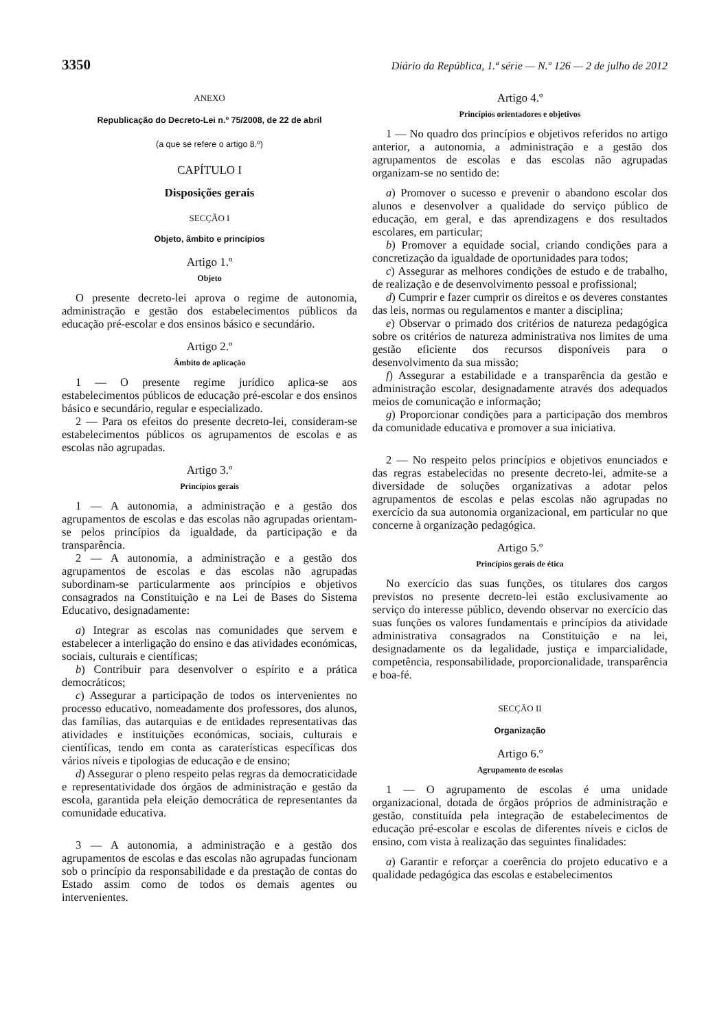3350 Diário da República, 1.ª série — N.º 126 — 2 de julho de 2012
ANEXO
Republicação do Decreto-Lei n.º 75/2008, de 22 de abril
(a que se refere o artigo 8.º)
CAPÍTULO I
Disposições gerais
SECÇÃO I
Objeto, âmbito e princípios
Artigo 1.º
Objeto
O presente decreto-lei aprova o regime de autonomia, administração e gestão dos estabelecimentos públicos da educação pré-escolar e dos ensinos básico e secundário.
Artigo 2.º
Âmbito de aplicação
1 — O presente regime jurídico aplica-se aos estabelecimentos públicos de educação pré-escolar e dos ensinos básico e secundário, regular e especializado.
2 — Para os efeitos do presente decreto-lei, consideram-se estabelecimentos públicos os agrupamentos de escolas e as escolas não agrupadas.
Artigo 3.º
Princípios gerais
1 — A autonomia, a administração e a gestão dos agrupamentos de escolas e das escolas não agrupadas orientam-se pelos princípios da igualdade, da participação e da transparência.
2 — A autonomia, a administração e a gestão dos agrupamentos de escolas e das escolas não agrupadas subordinam-se particularmente aos princípios e objetivos consagrados na Constituição e na Lei de Bases do Sistema Educativo, designadamente:
a) Integrar as escolas nas comunidades que servem e estabelecer a interligação do ensino e das atividades económicas, sociais, culturais e científicas;
b) Contribuir para desenvolver o espírito e a prática democráticos;
c) Assegurar a participação de todos os intervenientes no processo educativo, nomeadamente dos professores, dos alunos, das famílias, das autarquias e de entidades representativas das atividades e instituições económicas, sociais, culturais e científicas, tendo em conta as caraterísticas específicas dos vários níveis e tipologias de educação e de ensino;
d) Assegurar o pleno respeito pelas regras da democraticidade e representatividade dos órgãos de administração e gestão da escola, garantida pela eleição democrática de representantes da comunidade educativa.
3 — A autonomia, a administração e a gestão dos agrupamentos de escolas e das escolas não agrupadas funcionam sob o princípio da responsabilidade e da prestação de contas do Estado assim como de todos os demais agentes ou intervenientes.
Artigo 4.º
Princípios orientadores e objetivos
1 — No quadro dos princípios e objetivos referidos no artigo anterior, a autonomia, a administração e a gestão dos agrupamentos de escolas e das escolas não agrupadas organizam-se no sentido de:
a) Promover o sucesso e prevenir o abandono escolar dos alunos e desenvolver a qualidade do serviço público de educação, em geral, e das aprendizagens e dos resultados escolares, em particular;
b) Promover a equidade social, criando condições para a concretização da igualdade de oportunidades para todos;
c) Assegurar as melhores condições de estudo e de trabalho, de realização e de desenvolvimento pessoal e profissional;
d) Cumprir e fazer cumprir os direitos e os deveres constantes das leis, normas ou regulamentos e manter a disciplina;
e) Observar o primado dos critérios de natureza pedagógica sobre os critérios de natureza administrativa nos limites de uma gestão eficiente dos recursos disponíveis para o desenvolvimento da sua missão;
f) Assegurar a estabilidade e a transparência da gestão e administração escolar, designadamente através dos adequados meios de comunicação e informação;
g) Proporcionar condições para a participação dos membros da comunidade educativa e promover a sua iniciativa.
2 — No respeito pelos princípios e objetivos enunciados e das regras estabelecidas no presente decreto-lei, admite-se a diversidade de soluções organizativas a adotar pelos agrupamentos de escolas e pelas escolas não agrupadas no exercício da sua autonomia organizacional, em particular no que concerne à organização pedagógica.
Artigo 5.º
Princípios gerais de ética
No exercício das suas funções, os titulares dos cargos previstos no presente decreto-lei estão exclusivamente ao serviço do interesse público, devendo observar no exercício das suas funções os valores fundamentais e princípios da atividade administrativa consagrados na Constituição e na lei, designadamente os da legalidade, justiça e imparcialidade, competência, responsabilidade, proporcionalidade, transparência e boa-fé.
SECÇÃO II
Organização
Artigo 6.º
Agrupamento de escolas
1 — O agrupamento de escolas é uma unidade organizacional, dotada de órgãos próprios de administração e gestão, constituída pela integração de estabelecimentos de educação pré-escolar e escolas de diferentes níveis e ciclos de ensino, com vista à realização das seguintes finalidades:
a) Garantir e reforçar a coerência do projeto educativo e a qualidade pedagógica das escolas e estabelecimentos